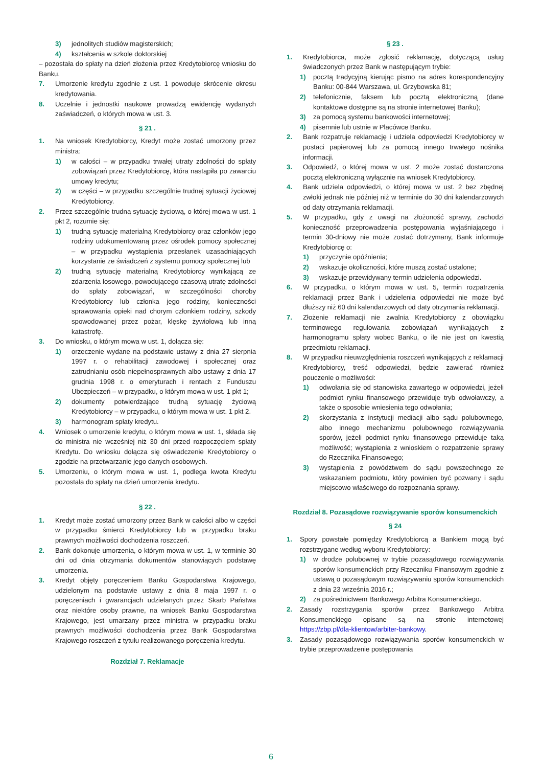3) jednolitych studiów magisterskich;
4) kształcenia w szkole doktorskiej
– pozostała do spłaty na dzień złożenia przez Kredytobiorcę wniosku do Banku.
7. Umorzenie kredytu zgodnie z ust. 1 powoduje skrócenie okresu kredytowania.
8. Uczelnie i jednostki naukowe prowadzą ewidencję wydanych zaświadczeń, o których mowa w ust. 3.
§ 21 .
1. Na wniosek Kredytobiorcy, Kredyt może zostać umorzony przez ministra:
1) w całości – w przypadku trwałej utraty zdolności do spłaty zobowiązań przez Kredytobiorcę, która nastąpiła po zawarciu umowy kredytu;
2) w części – w przypadku szczególnie trudnej sytuacji życiowej Kredytobiorcy.
2. Przez szczególnie trudną sytuację życiową, o której mowa w ust. 1 pkt 2, rozumie się:
1) trudną sytuację materialną Kredytobiorcy oraz członków jego rodziny udokumentowaną przez ośrodek pomocy społecznej – w przypadku wystąpienia przesłanek uzasadniających korzystanie ze świadczeń z systemu pomocy społecznej lub
2) trudną sytuację materialną Kredytobiorcy wynikającą ze zdarzenia losowego, powodującego czasową utratę zdolności do spłaty zobowiązań, w szczególności choroby Kredytobiorcy lub członka jego rodziny, konieczności sprawowania opieki nad chorym członkiem rodziny, szkody spowodowanej przez pożar, klęskę żywiołową lub inną katastrofę.
3. Do wniosku, o którym mowa w ust. 1, dołącza się:
1) orzeczenie wydane na podstawie ustawy z dnia 27 sierpnia 1997 r. o rehabilitacji zawodowej i społecznej oraz zatrudnianiu osób niepełnosprawnych albo ustawy z dnia 17 grudnia 1998 r. o emeryturach i rentach z Funduszu Ubezpieczeń – w przypadku, o którym mowa w ust. 1 pkt 1;
2) dokumenty potwierdzające trudną sytuację życiową Kredytobiorcy – w przypadku, o którym mowa w ust. 1 pkt 2.
3) harmonogram spłaty kredytu.
4. Wniosek o umorzenie kredytu, o którym mowa w ust. 1, składa się do ministra nie wcześniej niż 30 dni przed rozpoczęciem spłaty Kredytu. Do wniosku dołącza się oświadczenie Kredytobiorcy o zgodzie na przetwarzanie jego danych osobowych.
5. Umorzeniu, o którym mowa w ust. 1, podlega kwota Kredytu pozostała do spłaty na dzień umorzenia kredytu.
§ 22 .
1. Kredyt może zostać umorzony przez Bank w całości albo w części w przypadku śmierci Kredytobiorcy lub w przypadku braku prawnych możliwości dochodzenia roszczeń.
2. Bank dokonuje umorzenia, o którym mowa w ust. 1, w terminie 30 dni od dnia otrzymania dokumentów stanowiących podstawę umorzenia.
3. Kredyt objęty poręczeniem Banku Gospodarstwa Krajowego, udzielonym na podstawie ustawy z dnia 8 maja 1997 r. o poręczeniach i gwarancjach udzielanych przez Skarb Państwa oraz niektóre osoby prawne, na wniosek Banku Gospodarstwa Krajowego, jest umarzany przez ministra w przypadku braku prawnych możliwości dochodzenia przez Bank Gospodarstwa Krajowego roszczeń z tytułu realizowanego poręczenia kredytu.
Rozdział 7. Reklamacje
§ 23 .
1. Kredytobiorca, może zgłosić reklamację, dotyczącą usług świadczonych przez Bank w następującym trybie:
1) pocztą tradycyjną kierując pismo na adres korespondencyjny Banku: 00-844 Warszawa, ul. Grzybowska 81;
2) telefonicznie, faksem lub pocztą elektroniczną (dane kontaktowe dostępne są na stronie internetowej Banku);
3) za pomocą systemu bankowości internetowej;
4) pisemnie lub ustnie w Placówce Banku.
2. Bank rozpatruje reklamację i udziela odpowiedzi Kredytobiorcy w postaci papierowej lub za pomocą innego trwałego nośnika informacji.
3. Odpowiedź, o której mowa w ust. 2 może zostać dostarczona pocztą elektroniczną wyłącznie na wniosek Kredytobiorcy.
4. Bank udziela odpowiedzi, o której mowa w ust. 2 bez zbędnej zwłoki jednak nie później niż w terminie do 30 dni kalendarzowych od daty otrzymania reklamacji.
5. W przypadku, gdy z uwagi na złożoność sprawy, zachodzi konieczność przeprowadzenia postępowania wyjaśniającego i termin 30-dniowy nie może zostać dotrzymany, Bank informuje Kredytobiorcę o:
1) przyczynie opóźnienia;
2) wskazuje okoliczności, które muszą zostać ustalone;
3) wskazuje przewidywany termin udzielenia odpowiedzi.
6. W przypadku, o którym mowa w ust. 5, termin rozpatrzenia reklamacji przez Bank i udzielenia odpowiedzi nie może być dłuższy niż 60 dni kalendarzowych od daty otrzymania reklamacji.
7. Złożenie reklamacji nie zwalnia Kredytobiorcy z obowiązku terminowego regulowania zobowiązań wynikających z harmonogramu spłaty wobec Banku, o ile nie jest on kwestią przedmiotu reklamacji.
8. W przypadku nieuwzględnienia roszczeń wynikających z reklamacji Kredytobiorcy, treść odpowiedzi, będzie zawierać również pouczenie o możliwości:
1) odwołania się od stanowiska zawartego w odpowiedzi, jeżeli podmiot rynku finansowego przewiduje tryb odwoławczy, a także o sposobie wniesienia tego odwołania;
2) skorzystania z instytucji mediacji albo sądu polubownego, albo innego mechanizmu polubownego rozwiązywania sporów, jeżeli podmiot rynku finansowego przewiduje taką możliwość; wystąpienia z wnioskiem o rozpatrzenie sprawy do Rzecznika Finansowego;
3) wystąpienia z powództwem do sądu powszechnego ze wskazaniem podmiotu, który powinien być pozwany i sądu miejscowo właściwego do rozpoznania sprawy.
Rozdział 8. Pozasądowe rozwiązywanie sporów konsumenckich
§ 24
1. Spory powstałe pomiędzy Kredytobiorcą a Bankiem mogą być rozstrzygane według wyboru Kredytobiorcy:
1) w drodze polubownej w trybie pozasądowego rozwiązywania sporów konsumenckich przy Rzeczniku Finansowym zgodnie z ustawą o pozasądowym rozwiązywaniu sporów konsumenckich z dnia 23 września 2016 r.;
2) za pośrednictwem Bankowego Arbitra Konsumenckiego.
2. Zasady rozstrzygania sporów przez Bankowego Arbitra Konsumenckiego opisane są na stronie internetowej https://zbp.pl/dla-klientow/arbiter-bankowy.
3. Zasady pozasądowego rozwiązywania sporów konsumenckich w trybie przeprowadzenie postępowania
6